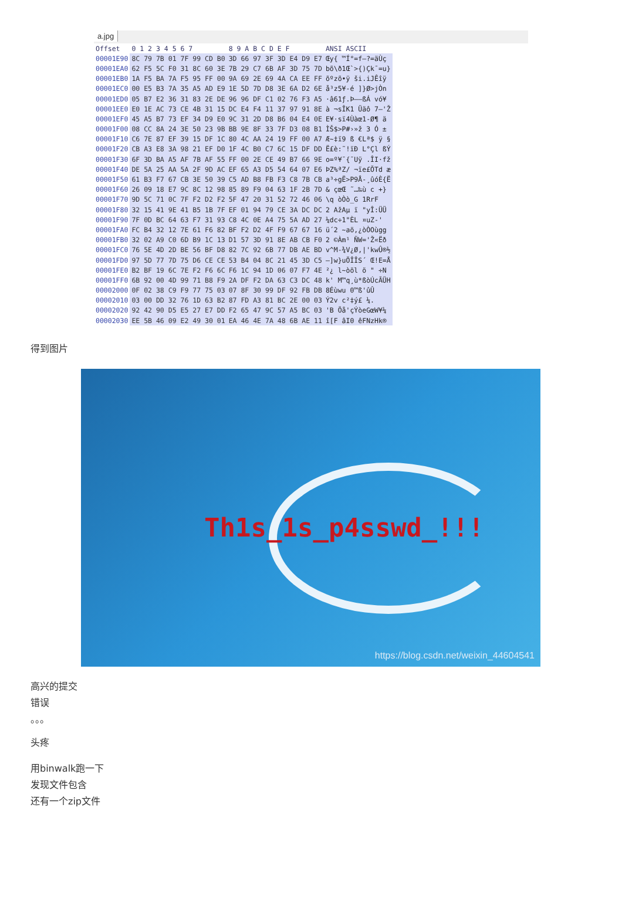a.jpg
| Offset | 0 1 2 3 4 5 6 7 | 8 9 A B C D E F | ANSI ASCII |
| --- | --- | --- | --- |
| 00001E90 | 8C 79 7B 01 7F 99 CD B0 | 3D 66 97 3F 3D E4 D9 E7 | Œy{ ™Í°=f—?=äÙç |
| 00001EA0 | 62 F5 5C F0 31 8C 60 3E | 7B 29 C7 6B AF 3D 75 7D | bõ\ð1Œ`>{)Çk¯=u} |
| 00001EB0 | 1A F5 BA 7A F5 95 FF 00 | 9A 69 2E 69 4A CA EE FF | õºzõ•ÿ ši.iJÊîÿ |
| 00001EC0 | 00 E5 B3 7A 35 A5 AD E9 | 1E 5D 7D D8 3E 6A D2 6E | å³z5¥-é ]}Ø>jÒn |
| 00001ED0 | 05 B7 E2 36 31 83 2E DE | 96 96 DF C1 02 76 F3 A5 | ·â61ƒ.Þ––ßÁ vó¥ |
| 00001EE0 | E0 1E AC 73 CE 4B 31 15 | DC E4 F4 11 37 97 91 8E | à ¬sÎK1 Üäô 7—'Ž |
| 00001EF0 | 45 A5 B7 73 EF 34 D9 E0 | 9C 31 2D D8 B6 04 E4 0E | E¥·sï4Ùàœ1-Ø¶ ä |
| 00001F00 | 08 CC 8A 24 3E 50 23 9B | BB 9E 8F 33 7F D3 08 B1 | ÌŠ$>P#›»ž 3 Ó ± |
| 00001F10 | C6 7E 87 EF 39 15 DF 1C | 80 4C AA 24 19 FF 00 A7 | Æ~‡ï9 ß €Lª$ ÿ § |
| 00001F20 | CB A3 E8 3A 98 21 EF D0 | 1F 4C B0 C7 6C 15 DF DD | Ë£è:˜!ïÐ L°Çl ßÝ |
| 00001F30 | 6F 3D BA A5 AF 7B AF 55 | FF 00 2E CE 49 B7 66 9E | o=º¥¯{¯Uÿ .ÎI·fž |
| 00001F40 | DE 5A 25 AA 5A 2F 9D AC | EF 65 A3 D5 54 64 07 E6 | ÞZ%ªZ/ ¬ïe£ÕTd æ |
| 00001F50 | 61 B3 F7 67 CB 3E 50 39 | C5 AD B8 FB F3 C8 7B CB | a³÷gË>P9Å-¸ûóÈ{Ë |
| 00001F60 | 26 09 18 E7 9C 8C 12 98 | 85 89 F9 04 63 1F 2B 7D | & çœŒ ˜…‰ù c +} |
| 00001F70 | 9D 5C 71 0C 7F F2 D2 F2 | 5F 47 20 31 52 72 46 06 | \q òÒò_G 1RrF |
| 00001F80 | 32 15 41 9E 41 B5 1B 7F | EF 01 94 79 CE 3A DC DC | 2 AžAµ ï "yÎ:ÜÜ |
| 00001F90 | 7F 0D BC 64 63 F7 31 93 | C8 4C 0E A4 75 5A AD 27 | ¼dc÷1"ÈL ¤uZ-' |
| 00001FA0 | FC B4 32 12 7E 61 F6 82 | BF F2 D2 4F F9 67 67 16 | ü´2 ~aö‚¿òÒOùgg |
| 00001FB0 | 32 02 A9 C0 6D B9 1C 13 | D1 57 3D 91 8E AB CB F0 | 2 ©Àm¹ ÑW='Ž«Ëð |
| 00001FC0 | 76 5E 4D 2D BE 56 BF D8 | 82 7C 92 6B 77 DB AE BD | v^M-¾V¿Ø‚/'kwÛ®½ |
| 00001FD0 | 97 5D 77 7D 75 D6 CE CE | 53 B4 04 8C 21 45 3D C5 | —]w}uÖÎÎS´ Œ!E=Å |
| 00001FE0 | B2 BF 19 6C 7E F2 F6 6C | F6 1C 94 1D 06 07 F7 4E | ²¿ l~òöl ö " ÷N |
| 00001FF0 | 6B 92 00 4D 99 71 B8 F9 | 2A DF F2 DA 63 C3 DC 48 | k' M™q¸ù*ßòÚcÃÜH |
| 00002000 | 0F 02 38 C9 F9 77 75 03 | 07 8F 30 99 DF 92 FB DB | 8Éùwu 0™ß'ûÛ |
| 00002010 | 03 00 DD 32 76 1D 63 B2 | 87 FD A3 81 BC 2E 00 03 | Ý2v c²‡ý£ ¼. |
| 00002020 | 92 42 90 D5 E5 27 E7 DD | F2 65 47 9C 57 A5 BC 03 | 'B Õå'çÝòeGœW¥¼ |
| 00002030 | EE 5B 46 09 E2 49 30 01 | EA 46 4E 7A 48 6B AE 11 | î[F âI0 êFNzHk® |
得到图片
Th1s_1s_p4sswd_!!!
https://blog.csdn.net/weixin_44604541
高兴的提交
错误
。。。
头疼
用binwalk跑一下
发现文件包含
还有一个zip文件